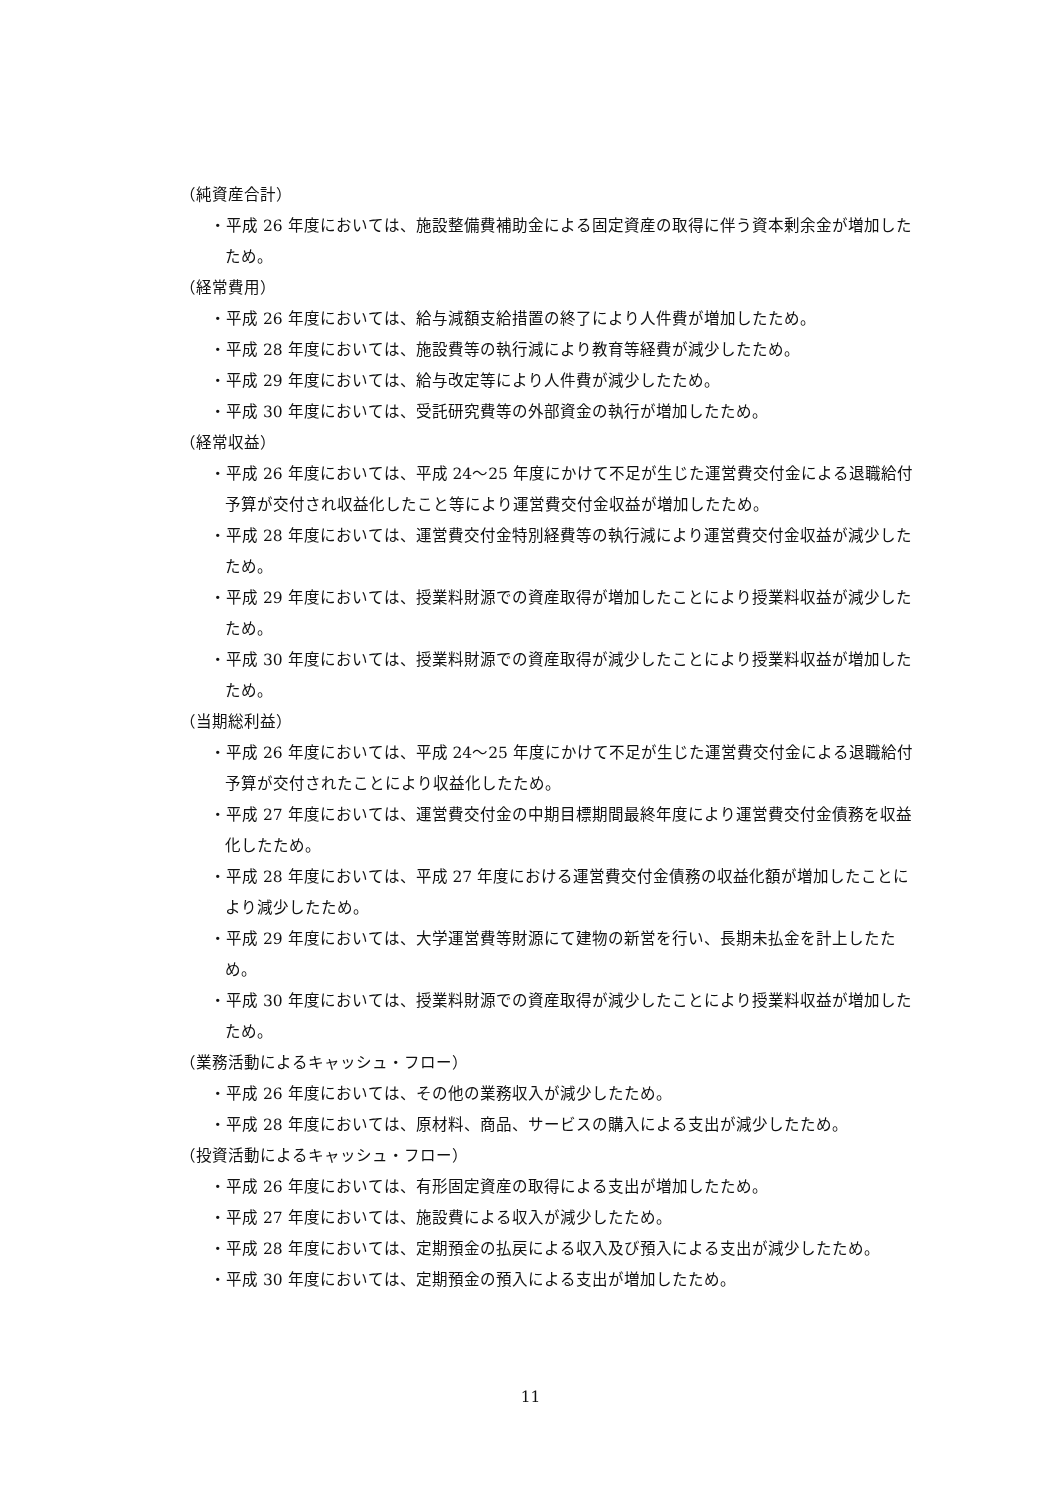（純資産合計）
・平成 26 年度においては、施設整備費補助金による固定資産の取得に伴う資本剰余金が増加したため。
（経常費用）
・平成 26 年度においては、給与減額支給措置の終了により人件費が増加したため。
・平成 28 年度においては、施設費等の執行減により教育等経費が減少したため。
・平成 29 年度においては、給与改定等により人件費が減少したため。
・平成 30 年度においては、受託研究費等の外部資金の執行が増加したため。
（経常収益）
・平成 26 年度においては、平成 24～25 年度にかけて不足が生じた運営費交付金による退職給付予算が交付され収益化したこと等により運営費交付金収益が増加したため。
・平成 28 年度においては、運営費交付金特別経費等の執行減により運営費交付金収益が減少したため。
・平成 29 年度においては、授業料財源での資産取得が増加したことにより授業料収益が減少したため。
・平成 30 年度においては、授業料財源での資産取得が減少したことにより授業料収益が増加したため。
（当期総利益）
・平成 26 年度においては、平成 24～25 年度にかけて不足が生じた運営費交付金による退職給付予算が交付されたことにより収益化したため。
・平成 27 年度においては、運営費交付金の中期目標期間最終年度により運営費交付金債務を収益化したため。
・平成 28 年度においては、平成 27 年度における運営費交付金債務の収益化額が増加したことにより減少したため。
・平成 29 年度においては、大学運営費等財源にて建物の新営を行い、長期未払金を計上したため。
・平成 30 年度においては、授業料財源での資産取得が減少したことにより授業料収益が増加したため。
（業務活動によるキャッシュ・フロー）
・平成 26 年度においては、その他の業務収入が減少したため。
・平成 28 年度においては、原材料、商品、サービスの購入による支出が減少したため。
（投資活動によるキャッシュ・フロー）
・平成 26 年度においては、有形固定資産の取得による支出が増加したため。
・平成 27 年度においては、施設費による収入が減少したため。
・平成 28 年度においては、定期預金の払戻による収入及び預入による支出が減少したため。
・平成 30 年度においては、定期預金の預入による支出が増加したため。
11